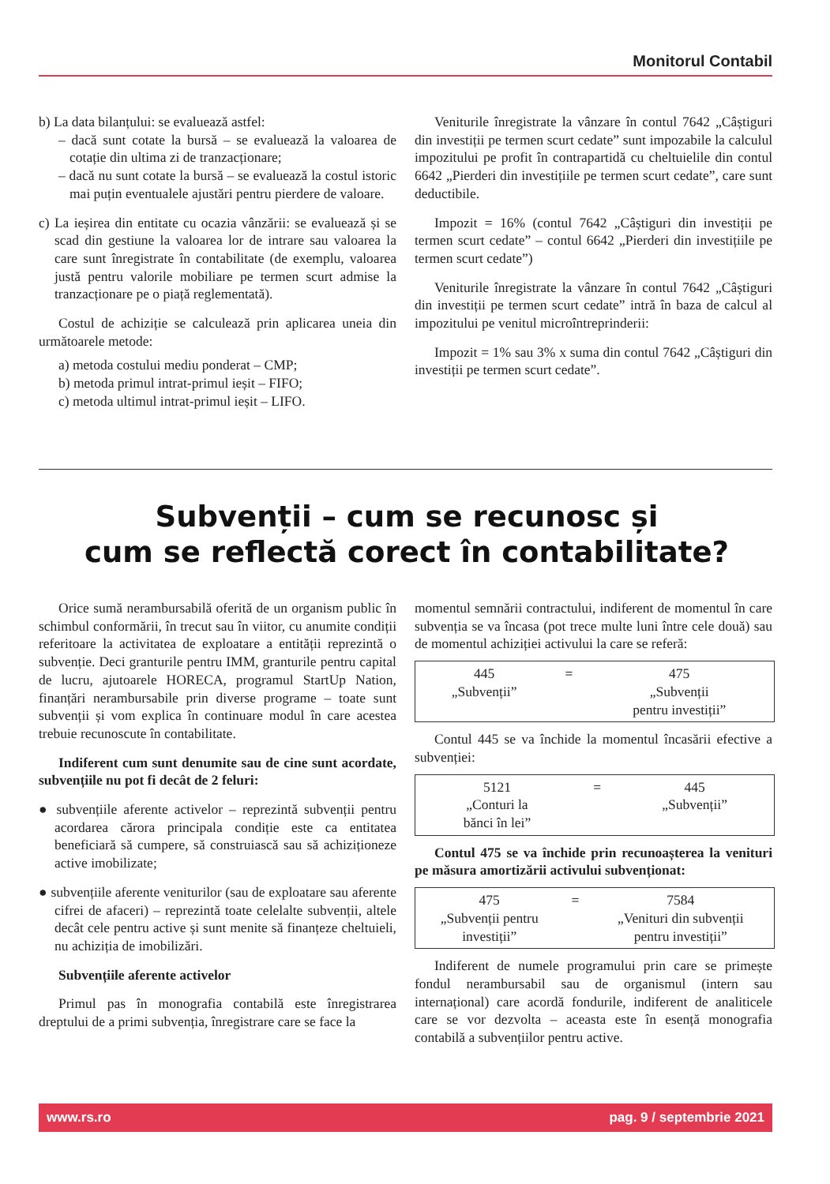Monitorul Contabil
b) La data bilanțului: se evaluează astfel:
– dacă sunt cotate la bursă – se evaluează la valoarea de cotație din ultima zi de tranzacționare;
– dacă nu sunt cotate la bursă – se evaluează la costul istoric mai puțin eventualele ajustări pentru pierdere de valoare.
c) La ieșirea din entitate cu ocazia vânzării: se evaluează și se scad din gestiune la valoarea lor de intrare sau valoarea la care sunt înregistrate în contabilitate (de exemplu, valoarea justă pentru valorile mobiliare pe termen scurt admise la tranzacționare pe o piață reglementată).
Costul de achiziție se calculează prin aplicarea uneia din următoarele metode:
a) metoda costului mediu ponderat – CMP;
b) metoda primul intrat-primul ieșit – FIFO;
c) metoda ultimul intrat-primul ieșit – LIFO.
Veniturile înregistrate la vânzare în contul 7642 „Câștiguri din investiții pe termen scurt cedate” sunt impozabile la calculul impozitului pe profit în contrapartidă cu cheltuielile din contul 6642 „Pierderi din investițiile pe termen scurt cedate”, care sunt deductibile.
Impozit = 16% (contul 7642 „Câștiguri din investiții pe termen scurt cedate” – contul 6642 „Pierderi din investițiile pe termen scurt cedate”)
Veniturile înregistrate la vânzare în contul 7642 „Câștiguri din investiții pe termen scurt cedate” intră în baza de calcul al impozitului pe venitul microîntreprinderii:
Impozit = 1% sau 3% x suma din contul 7642 „Câștiguri din investiții pe termen scurt cedate”.
Subvenții – cum se recunosc și
cum se reflectă corect în contabilitate?
Orice sumă nerambursabilă oferită de un organism public în schimbul conformării, în trecut sau în viitor, cu anumite condiții referitoare la activitatea de exploatare a entității reprezintă o subvenție. Deci granturile pentru IMM, granturile pentru capital de lucru, ajutoarele HORECA, programul StartUp Nation, finanțări nerambursabile prin diverse programe – toate sunt subvenții și vom explica în continuare modul în care acestea trebuie recunoscute în contabilitate.
Indiferent cum sunt denumite sau de cine sunt acordate, subvențiile nu pot fi decât de 2 feluri:
● subvențiile aferente activelor – reprezintă subvenții pentru acordarea cărora principala condiție este ca entitatea beneficiară să cumpere, să construiască sau să achiziționeze active imobilizate;
● subvențiile aferente veniturilor (sau de exploatare sau aferente cifrei de afaceri) – reprezintă toate celelalte subvenții, altele decât cele pentru active și sunt menite să finanțeze cheltuieli, nu achiziția de imobilizări.
Subvențiile aferente activelor
Primul pas în monografia contabilă este înregistrarea dreptului de a primi subvenția, înregistrare care se face la
momentul semnării contractului, indiferent de momentul în care subvenția se va încasa (pot trece multe luni între cele două) sau de momentul achiziției activului la care se referă:
| 445 „Subvenții” | = | 475 „Subvenții pentru investiții” |
Contul 445 se va închide la momentul încasării efective a subvenției:
| 5121 „Conturi la bănci în lei” | = | 445 „Subvenții” |
Contul 475 se va închide prin recunoașterea la venituri pe măsura amortizării activului subvenționat:
| 475 „Subvenții pentru investiții” | = | 7584 „Venituri din subvenții pentru investiții” |
Indiferent de numele programului prin care se primește fondul nerambursabil sau de organismul (intern sau internațional) care acordă fondurile, indiferent de analiticele care se vor dezvolta – aceasta este în esență monografia contabilă a subvențiilor pentru active.
www.rs.ro pag. 9 / septembrie 2021